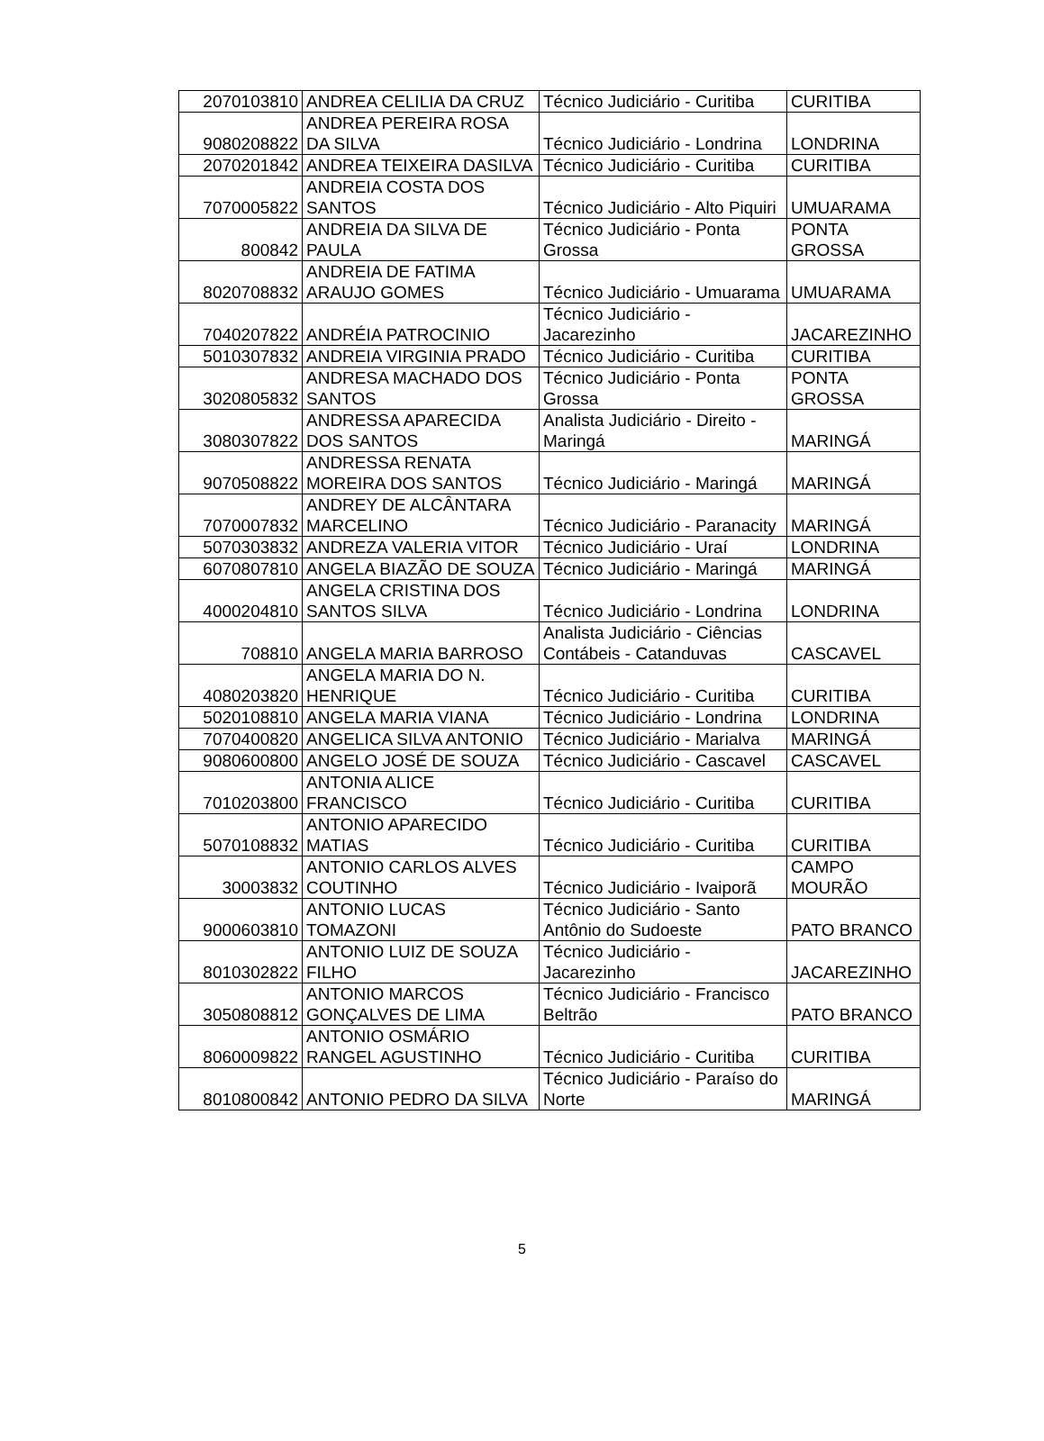| 2070103810 | ANDREA CELILIA DA CRUZ | Técnico Judiciário - Curitiba | CURITIBA |
| 9080208822 | ANDREA PEREIRA ROSA DA SILVA | Técnico Judiciário - Londrina | LONDRINA |
| 2070201842 | ANDREA TEIXEIRA DASILVA | Técnico Judiciário - Curitiba | CURITIBA |
| 7070005822 | ANDREIA COSTA DOS SANTOS | Técnico Judiciário - Alto Piquiri | UMUARAMA |
| 800842 | ANDREIA DA SILVA DE PAULA | Técnico Judiciário - Ponta Grossa | PONTA GROSSA |
| 8020708832 | ANDREIA DE FATIMA ARAUJO GOMES | Técnico Judiciário - Umuarama | UMUARAMA |
| 7040207822 | ANDRÉIA PATROCINIO | Técnico Judiciário - Jacarezinho | JACAREZINHO |
| 5010307832 | ANDREIA VIRGINIA PRADO | Técnico Judiciário - Curitiba | CURITIBA |
| 3020805832 | ANDRESA MACHADO DOS SANTOS | Técnico Judiciário - Ponta Grossa | PONTA GROSSA |
| 3080307822 | ANDRESSA APARECIDA DOS SANTOS | Analista Judiciário - Direito - Maringá | MARINGÁ |
| 9070508822 | ANDRESSA RENATA MOREIRA DOS SANTOS | Técnico Judiciário - Maringá | MARINGÁ |
| 7070007832 | ANDREY DE ALCÂNTARA MARCELINO | Técnico Judiciário - Paranacity | MARINGÁ |
| 5070303832 | ANDREZA VALERIA VITOR | Técnico Judiciário - Uraí | LONDRINA |
| 6070807810 | ANGELA BIAZÃO DE SOUZA | Técnico Judiciário - Maringá | MARINGÁ |
| 4000204810 | ANGELA CRISTINA DOS SANTOS SILVA | Técnico Judiciário - Londrina | LONDRINA |
| 708810 | ANGELA MARIA BARROSO | Analista Judiciário - Ciências Contábeis - Catanduvas | CASCAVEL |
| 4080203820 | ANGELA MARIA DO N. HENRIQUE | Técnico Judiciário - Curitiba | CURITIBA |
| 5020108810 | ANGELA MARIA VIANA | Técnico Judiciário - Londrina | LONDRINA |
| 7070400820 | ANGELICA SILVA ANTONIO | Técnico Judiciário - Marialva | MARINGÁ |
| 9080600800 | ANGELO JOSÉ DE SOUZA | Técnico Judiciário - Cascavel | CASCAVEL |
| 7010203800 | ANTONIA ALICE FRANCISCO | Técnico Judiciário - Curitiba | CURITIBA |
| 5070108832 | ANTONIO APARECIDO MATIAS | Técnico Judiciário - Curitiba | CURITIBA |
| 30003832 | ANTONIO CARLOS ALVES COUTINHO | Técnico Judiciário - Ivaiporã | CAMPO MOURÃO |
| 9000603810 | ANTONIO LUCAS TOMAZONI | Técnico Judiciário - Santo Antônio do Sudoeste | PATO BRANCO |
| 8010302822 | ANTONIO LUIZ DE SOUZA FILHO | Técnico Judiciário - Jacarezinho | JACAREZINHO |
| 3050808812 | ANTONIO MARCOS GONÇALVES DE LIMA | Técnico Judiciário - Francisco Beltrão | PATO BRANCO |
| 8060009822 | ANTONIO OSMÁRIO RANGEL AGUSTINHO | Técnico Judiciário - Curitiba | CURITIBA |
| 8010800842 | ANTONIO PEDRO DA SILVA | Técnico Judiciário - Paraíso do Norte | MARINGÁ |
5